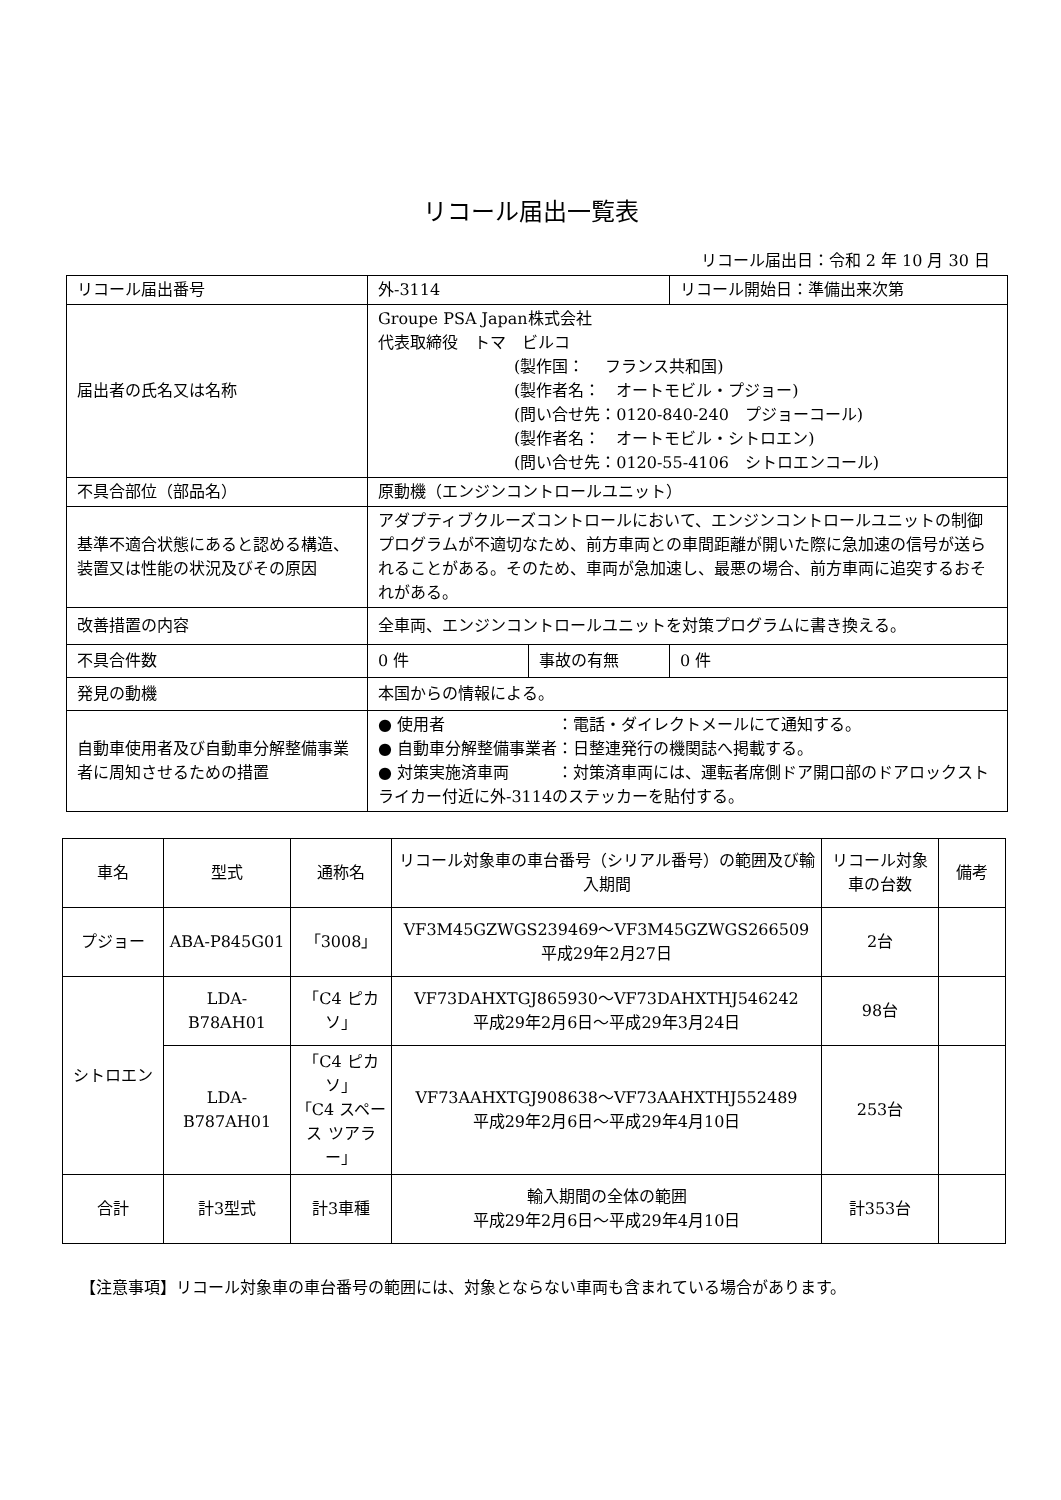リコール届出一覧表
リコール届出日：令和 2 年 10 月 30 日
| リコール届出番号 | 外-3114 | | リコール開始日：準備出来次第 |
| 届出者の氏名又は名称 | Groupe PSA Japan株式会社 代表取締役 トマ ビルコ (製作国： フランス共和国) (製作者名： オートモビル・プジョー) (問い合せ先：0120-840-240 プジョーコール) (製作者名： オートモビル・シトロエン) (問い合せ先：0120-55-4106 シトロエンコール) | | |
| 不具合部位（部品名） | 原動機（エンジンコントロールユニット） | | |
| 基準不適合状態にあると認める構造、装置又は性能の状況及びその原因 | アダプティブクルーズコントロールにおいて、エンジンコントロールユニットの制御プログラムが不適切なため、前方車両との車間距離が開いた際に急加速の信号が送られることがある。そのため、車両が急加速し、最悪の場合、前方車両に追突するおそれがある。 | | |
| 改善措置の内容 | 全車両、エンジンコントロールユニットを対策プログラムに書き換える。 | | |
| 不具合件数 | 0 件 | 事故の有無 | 0 件 |
| 発見の動機 | 本国からの情報による。 | | |
| 自動車使用者及び自動車分解整備事業者に周知させるための措置 | ● 使用者 ：電話・ダイレクトメールにて通知する。 ● 自動車分解整備事業者：日整連発行の機関誌へ掲載する。 ● 対策実施済車両 ：対策済車両には、運転者席側ドア開口部のドアロックストライカー付近に外-3114のステッカーを貼付する。 | | |
| 車名 | 型式 | 通称名 | リコール対象車の車台番号（シリアル番号）の範囲及び輸入期間 | リコール対象車の台数 | 備考 |
| --- | --- | --- | --- | --- | --- |
| プジョー | ABA-P845G01 | 「3008」 | VF3M45GZWGS239469～VF3M45GZWGS266509 平成29年2月27日 | 2台 | |
| シトロエン | LDA-B78AH01 | 「C4 ピカソ」 | VF73DAHXTGJ865930～VF73DAHXTHJ546242 平成29年2月6日～平成29年3月24日 | 98台 | |
| | LDA-B787AH01 | 「C4 ピカソ」 「C4 スペース ツアラー」 | VF73AAHXTGJ908638～VF73AAHXTHJ552489 平成29年2月6日～平成29年4月10日 | 253台 | |
| 合計 | 計3型式 | 計3車種 | 輸入期間の全体の範囲 平成29年2月6日～平成29年4月10日 | 計353台 | |
【注意事項】リコール対象車の車台番号の範囲には、対象とならない車両も含まれている場合があります。